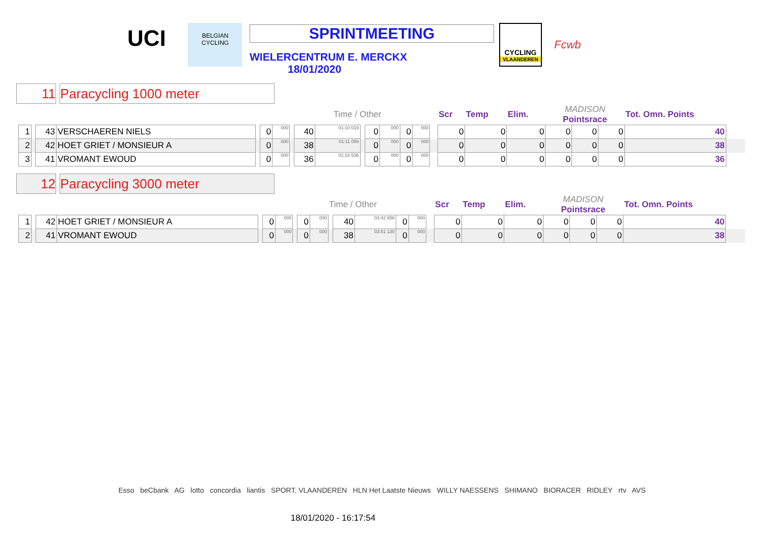UCI
BELGIAN CYCLING
SPRINTMEETING
WIELERCENTRUM E. MERCKX 18/01/2020
CYCLING
VLAANDEREN
Fcwb
11 Paracycling 1000 meter
| | | | | | | | | | Time / Other | | | | | | | | Scr | Temp | Elim. | MADISON Pointsrace | | | Tot. Omn. Points | |
| 1 | | 43 | VERSCHAEREN NIELS | | 0 | 000 | | 40 | 01:10 019 | | 0 | 000 | 0 | 000 | | | 0 | 0 | 0 | 0 | 0 | 0 | 40 | |
| 2 | | 42 | HOET GRIET / MONSIEUR A | | 0 | 000 | | 38 | 01:11 056 | | 0 | 000 | 0 | 000 | | | 0 | 0 | 0 | 0 | 0 | 0 | 38 | |
| 3 | | 41 | VROMANT EWOUD | | 0 | 000 | | 36 | 01:18 536 | | 0 | 000 | 0 | 000 | | | 0 | 0 | 0 | 0 | 0 | 0 | 36 | |
12 Paracycling 3000 meter
| | | | | | | | | | Time / Other | | | | | | | | Scr | Temp | Elim. | MADISON Pointsrace | | | Tot. Omn. Points | |
| 1 | | 42 | HOET GRIET / MONSIEUR A | | 0 | 000 | | 0 | 000 | | 40 | 03:42 656 | 0 | 000 | | | 0 | 0 | 0 | 0 | 0 | 0 | 40 | |
| 2 | | 41 | VROMANT EWOUD | | 0 | 000 | | 0 | 000 | | 38 | 03:51 130 | 0 | 000 | | | 0 | 0 | 0 | 0 | 0 | 0 | 38 | |
Esso beCbank AG lotto concordia liantis SPORT. VLAANDEREN HLN Het Laatste Nieuws WILLY NAESSENS SHIMANO BIORACER RIDLEY rtv AVS
18/01/2020 - 16:17:54